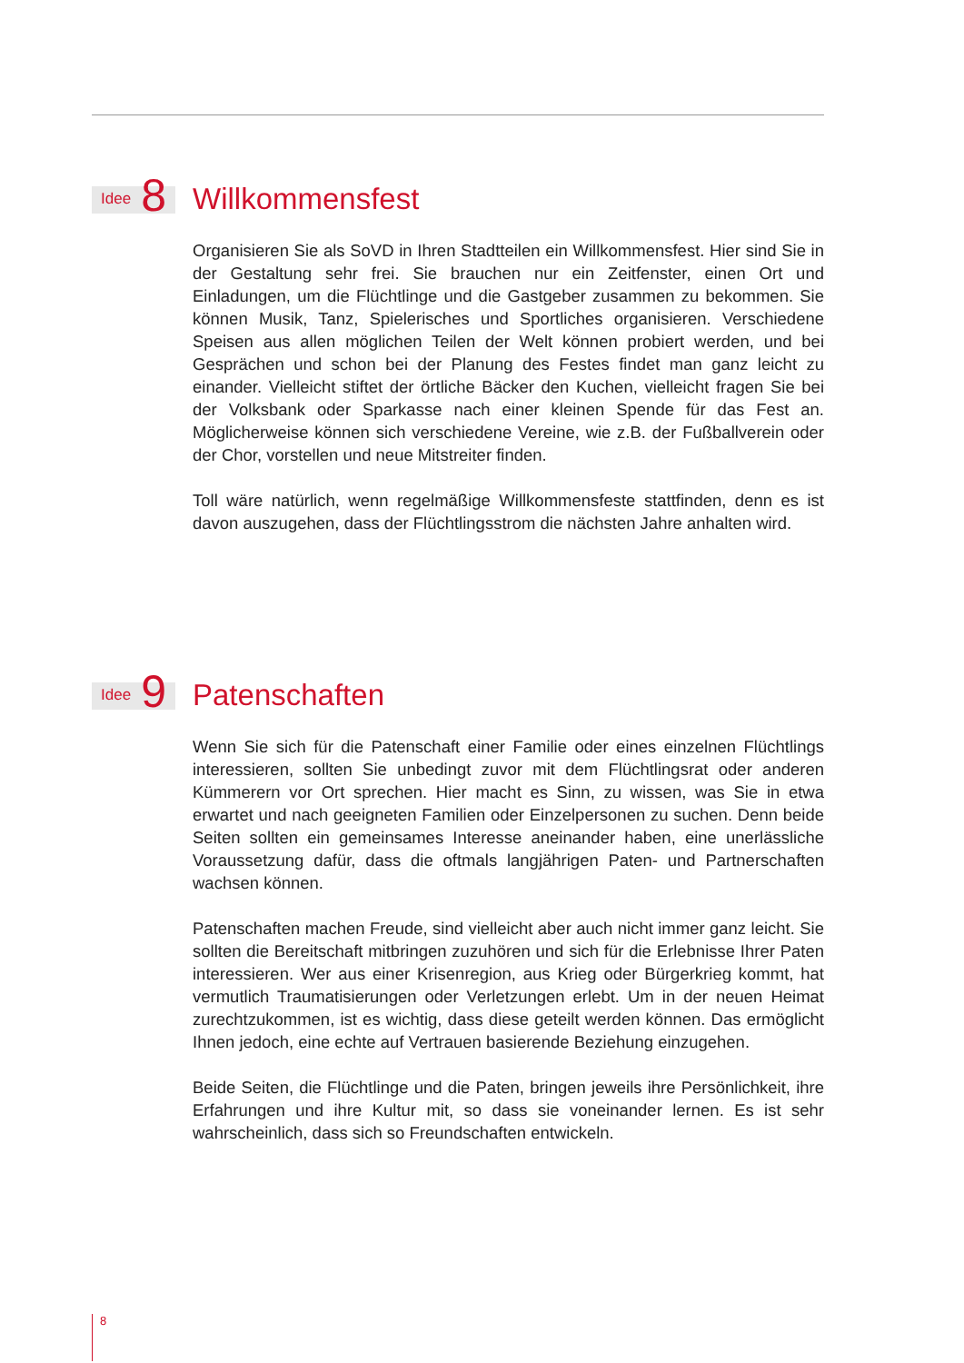Idee 8
Willkommensfest
Organisieren Sie als SoVD in Ihren Stadtteilen ein Willkommensfest. Hier sind Sie in der Gestaltung sehr frei. Sie brauchen nur ein Zeitfenster, einen Ort und Einladungen, um die Flüchtlinge und die Gastgeber zusammen zu bekommen. Sie können Musik, Tanz, Spielerisches und Sportliches organisieren. Verschiedene Speisen aus allen möglichen Teilen der Welt können probiert werden, und bei Gesprächen und schon bei der Planung des Festes findet man ganz leicht zu einander. Vielleicht stiftet der örtliche Bäcker den Kuchen, vielleicht fragen Sie bei der Volksbank oder Sparkasse nach einer kleinen Spende für das Fest an. Möglicherweise können sich verschiedene Vereine, wie z.B. der Fußballverein oder der Chor, vorstellen und neue Mitstreiter finden.
Toll wäre natürlich, wenn regelmäßige Willkommensfeste stattfinden, denn es ist davon auszugehen, dass der Flüchtlingsstrom die nächsten Jahre anhalten wird.
Idee 9
Patenschaften
Wenn Sie sich für die Patenschaft einer Familie oder eines einzelnen Flüchtlings interessieren, sollten Sie unbedingt zuvor mit dem Flüchtlingsrat oder anderen Kümmerern vor Ort sprechen. Hier macht es Sinn, zu wissen, was Sie in etwa erwartet und nach geeigneten Familien oder Einzelpersonen zu suchen. Denn beide Seiten sollten ein gemeinsames Interesse aneinander haben, eine unerlässliche Voraussetzung dafür, dass die oftmals langjährigen Paten- und Partnerschaften wachsen können.
Patenschaften machen Freude, sind vielleicht aber auch nicht immer ganz leicht. Sie sollten die Bereitschaft mitbringen zuzuhören und sich für die Erlebnisse Ihrer Paten interessieren. Wer aus einer Krisenregion, aus Krieg oder Bürgerkrieg kommt, hat vermutlich Traumatisierungen oder Verletzungen erlebt. Um in der neuen Heimat zurechtzukommen, ist es wichtig, dass diese geteilt werden können. Das ermöglicht Ihnen jedoch, eine echte auf Vertrauen basierende Beziehung einzugehen.
Beide Seiten, die Flüchtlinge und die Paten, bringen jeweils ihre Persönlichkeit, ihre Erfahrungen und ihre Kultur mit, so dass sie voneinander lernen. Es ist sehr wahrscheinlich, dass sich so Freundschaften entwickeln.
8